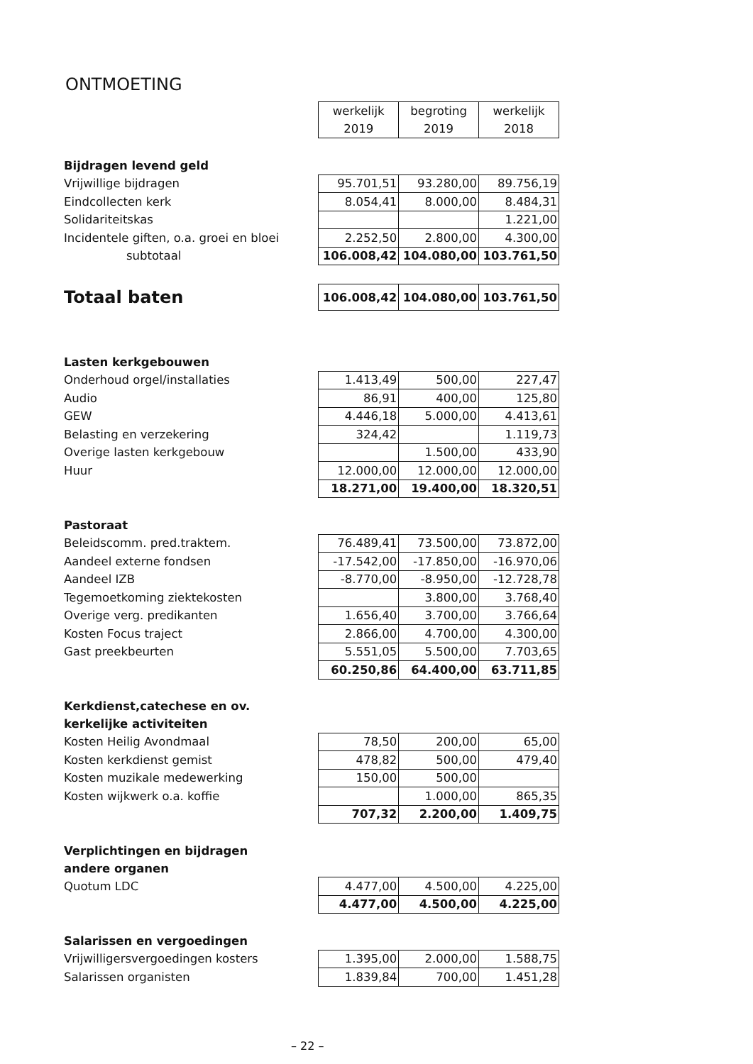ONTMOETING
| | werkelijk 2019 | begroting 2019 | werkelijk 2018 |
| Bijdragen levend geld | | | |
| Vrijwillige bijdragen | 95.701,51 | 93.280,00 | 89.756,19 |
| Eindcollecten kerk | 8.054,41 | 8.000,00 | 8.484,31 |
| Solidariteitskas | | | 1.221,00 |
| Incidentele giften, o.a. groei en bloei | 2.252,50 | 2.800,00 | 4.300,00 |
| subtotaal | 106.008,42 | 104.080,00 | 103.761,50 |
| Totaal baten | 106.008,42 | 104.080,00 | 103.761,50 |
| Lasten kerkgebouwen | | | |
| Onderhoud orgel/installaties | 1.413,49 | 500,00 | 227,47 |
| Audio | 86,91 | 400,00 | 125,80 |
| GEW | 4.446,18 | 5.000,00 | 4.413,61 |
| Belasting en verzekering | 324,42 | | 1.119,73 |
| Overige lasten kerkgebouw | | 1.500,00 | 433,90 |
| Huur | 12.000,00 | 12.000,00 | 12.000,00 |
| | 18.271,00 | 19.400,00 | 18.320,51 |
| Pastoraat | | | |
| Beleidscomm. pred.traktem. | 76.489,41 | 73.500,00 | 73.872,00 |
| Aandeel externe fondsen | -17.542,00 | -17.850,00 | -16.970,06 |
| Aandeel IZB | -8.770,00 | -8.950,00 | -12.728,78 |
| Tegemoetkoming ziektekosten | | 3.800,00 | 3.768,40 |
| Overige verg. predikanten | 1.656,40 | 3.700,00 | 3.766,64 |
| Kosten Focus traject | 2.866,00 | 4.700,00 | 4.300,00 |
| Gast preekbeurten | 5.551,05 | 5.500,00 | 7.703,65 |
| | 60.250,86 | 64.400,00 | 63.711,85 |
| Kerkdienst,catechese en ov. | | | |
| kerkelijke activiteiten | | | |
| Kosten Heilig Avondmaal | 78,50 | 200,00 | 65,00 |
| Kosten kerkdienst gemist | 478,82 | 500,00 | 479,40 |
| Kosten muzikale medewerking | 150,00 | 500,00 | |
| Kosten wijkwerk o.a. koffie | | 1.000,00 | 865,35 |
| | 707,32 | 2.200,00 | 1.409,75 |
| Verplichtingen en bijdragen | | | |
| andere organen | | | |
| Quotum LDC | 4.477,00 | 4.500,00 | 4.225,00 |
| | 4.477,00 | 4.500,00 | 4.225,00 |
| Salarissen en vergoedingen | | | |
| Vrijwilligersvergoedingen kosters | 1.395,00 | 2.000,00 | 1.588,75 |
| Salarissen organisten | 1.839,84 | 700,00 | 1.451,28 |
– 22 –